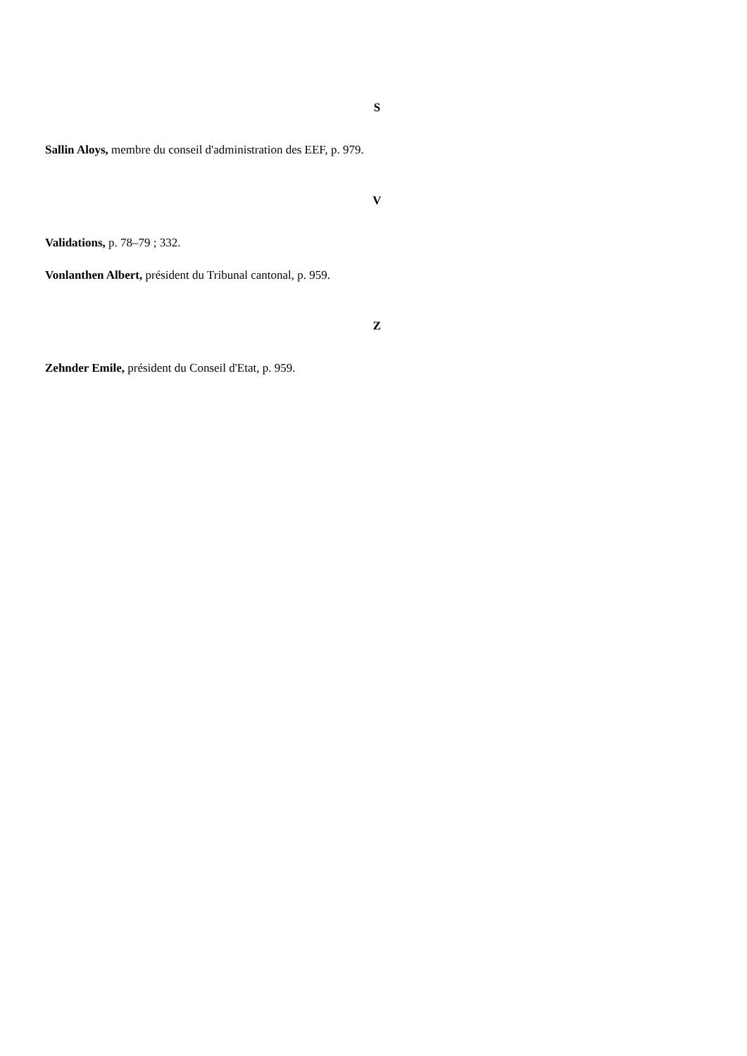S
Sallin Aloys, membre du conseil d'administration des EEF, p. 979.
V
Validations, p. 78–79 ; 332.
Vonlanthen Albert, président du Tribunal cantonal, p. 959.
Z
Zehnder Emile, président du Conseil d'Etat, p. 959.